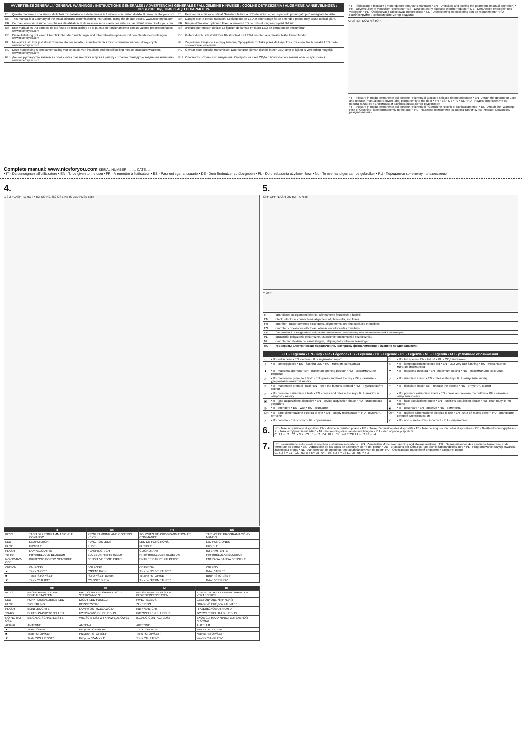AVVERTENZE GENERALI / GENERAL WARNINGS / INSTRUCTIONS GÉNÉRALES / ADVERTENCIAS GENERALES / ALLGEMEINE HINWEISE / OGÓLNE OSTRZEŻENIA / ALGEMENE AANBEVELINGEN / ПРЕДУПРЕЖДЕНИЯ ОБЩЕГО ХАРАКТЕРА
| IT | Questo manuale è una sintesi delle fasi d'installazione e della messa in funzione con i valori di default. www.niceforyou.com | IT | Pericolo da emissione ottica! Guardare la luce a LED da vicino e per un periodo prolungato può abbagliare la vista. |
| EN | This manual is a summary of the installation and commissioning instructions, using the default values. www.niceforyou.com | EN | Danger due to optical radiation! Looking into an LED at short range for an extended period may cause optical glare. |
| FR | Ce manuel est un résumé des phases d'installation et de mise en service avec les valeurs par défaut. www.niceforyou.com | FR | Risque d'émission optique ! Fixer la lumière LED de près et longtemps peut éblouir. |
| ES | Este manual es una síntesis de las fases de instalación y de la puesta en funcionamiento con los valores predeterminados. www.niceforyou.com | ES | ¡Peligro por emisión óptica! La fijación de la vista en la luz LED de cerca puede deslumbrar. |
| DE | Diese Anleitung gibt einen Überblick über die Einrichtungs- und Inbetriebnahmephasen mit den Standardeinstellungen. www.niceforyou.com | DE | Gefahr durch Lichtstrahl! Der Blickkontakt mit LED-Leuchten aus direkter Nähe kann blenden. |
| PL | Niniejsza instrukcja jest streszczeniem etapów instalacji i uruchomienia z zastosowaniem wartości domyślnych. www.niceforyou.com | PL | Zagrożenie związane z emisją świetlną! Spoglądanie z bliska przez dłuższy okres czasu na źródło światła LED może spowodować oślepienie. |
| NL | Deze handleiding is een samenvatting van de stadia van installatie en inbedrijfstelling met de standaard waarden. www.niceforyou.com | NL | Gevaar door optische transmissie! Door langere tijd van dichtbij in een LED-lamp te kijken is verblinding mogelijk. |
| RU | Данное руководство является собой синтез фаз монтажа и пуска в работу согласно стандартно заданным значениям. www.niceforyou.com | RU | Опасность оптического излучения! Смотреть на свет СИДа с близкого расстояния опасно для зрения. |
• IT - Sbloccare e bloccare il motoriduttore (manovra manuale) • EN - Unlocking and locking the gearmotor (manual operation) • FR - Déverrouiller et verrouiller l'opérateur • ES - Desbloquear y bloquear el motorreductor • DE - Den Antrieb entriegeln und verriegeln • PL - Odblokować i zablokować motoreduktor • NL - Deblokkering en blokkering van de reductiemotor • RU - Разблокируйте и заблокируйте мотор-редуктор
UP/STOP DOWN/STOP
• IT - Fissare in modo permanente sul portone l'etichetta di Blocco e sblocco del motoriduttore • EN - Attach the gearmotor Lock and release (manual manoeuvre) label permanently to the door • FR • ES • DE • PL • NL • RU - Надежно прикрепите на ворота табличку «Блокировка и разблокировка мотор-редуктора»
• IT - Fissare in modo permanente sul portone l'etichetta di "Attenzione Rischio di Schiacciamento" • EN - Attach the "Warning! Risk of Crushing" label permanently to the door • RU - Надежно прикрепите на ворота табличку «Внимание! Опасность раздавливания»
Complete manual: www.niceforyou.com SERIAL NUMBER: ........ DATE: ........
• IT - Da consegnare all'utilizzatore • EN - To be given to the user • FR - À remettre à l'utilisateur • ES - Para entregar al usuario • DE - Dem Endnutzer zu übergeben • PL - Do przekazania użytkownikowi • NL - Te overhandigen aan de gebruiker • RU - Передается конечному пользователю
4.
1 3 2 FLASH TX RX TX RX NO NC 8k2 OSE KEYS LED FUSE Nice
| | IT | EN | FR | ES |
| --- | --- | --- | --- | --- |
| KEYS | TASTI DI PROGRAMMAZIONE E COMANDO | PROGRAMMING AND CONTROL KEYS | TOUCHES DE PROGRAMMATION ET COMMANDE | TECLAS DE PROGRAMACIÓN Y MANDO |
| LED | LED FUNZIONI | FUNCTION LEDS | LED DE FONCTIONS | LED FUNCIONES |
| FUSE | FUSIBILE | FUSE | FUSIBLE | FUSIBLE |
| FLASH | LAMPEGGIANTE | FLASHING LIGHT | CLIGNOTANT | INTERMITENTE |
| TX-RX | FOTOCELLULE BLUEBUS | BLUEBUS PHOTOCELLS | PHOTOCELLULES BLUEBUS | FOTOCÉLULAS BLUEBUS |
| NO-NC-8k2-OSE | INGRESSO BORDO SENSIBILE | SENSITIVE EDGE INPUT | ENTRÉE BARRE PALPEUSE | ENTRADA BANDA SENSIBLE |
| AERIAL | ANTENNA | ANTENNA | ANTENNE | ANTENA |
| ▲ | Tasto "APRE" | "OPEN" Button | Touche "OUVERTURE" | Botón "ABRE" |
| ■ | Tasto "STOP/SET" | "STOP/SET" Button | Touche "STOP/SET" | Botón "STOP/SET" |
| ▼ | Tasto "CHIUDE" | "CLOSE" Button | Touche "FERMETURE" | Botón "CIERRA" |
| | DE | PL | NL | RU |
| --- | --- | --- | --- | --- |
| KEYS | PROGRAMMIER- UND BEFEHLSTASTEN | PRZYCISKI PROGRAMUJĄCE I STEROWNICZE | PROGRAMMERINGS- EN BEDIENINGSTOETSEN | КЛАВИШИ ПРОГРАММИРОВАНИЯ И УПРАВЛЕНИЯ |
| LED | FUNKTIONSANZEIGE-LED | DIODY LED FUNKCJI | FUNCTIELEDS | СВЕТОДИОДЫ ФУНКЦИЙ |
| FUSE | SICHERUNG | BEZPIECZNIK | ZEKERING | ПЛАВКИЙ ПРЕДОХРАНИТЕЛЬ |
| FLASH | BLINKLEUCHTE | LAMPA OSTRZEGAWCZA | KNIPPERLICHT | ПРОБЛЕСКОВАЯ ЛАМПА |
| TX-RX | BLUEBUS-PHOTOZELLEN | FOTOKOMÓRKI BLUEBUS | FOTOCELLEN BLUEBUS | ФОТОЭЛЕМЕНТЫ BLUEBUS |
| NO-NC-8k2-OSE | EINGANG SCHALTLEISTE | WEJŚCIE LISTWY KRAWĘDZIOWEJ | INGANG CONTACTLIJST | ВХОД СИГНАЛА ЧУВСТВИТЕЛЬНОЙ КРОМКИ |
| AERIAL | ANTENNE | ANTENA | ANTENNE | АНТЕННА |
| ▲ | Taste "ÖFFNET" | Przycisk "OTWIERA" | Toets "OPENEN" | Кнопка "ОТКРЫТЬ" |
| ■ | Taste "STOP/SET" | Przycisk "STOP/SET" | Toets "STOP/SET" | Кнопка "STOP/SET" |
| ▼ | Taste "SCHLIESST" | Przycisk "ZAMYKA" | Toets "SLUITEN" | Кнопка "ЗАКРЫТЬ" |
5.
OFF OFF FLASH ON RX TX Nice
= OFF
| IT | controllare: collegamenti elettrici, allineamenti fotocellule e fusibili. |
| EN | check: electrical connections, alignment of photocells, and fuses. |
| FR | contrôler : raccordements électriques, alignements des photocellules et fusibles. |
| ES | controlar: conexiones eléctricas, alineación fotocélulas y fusibles. |
| DE | Überprüfen Sie Folgendes: elektrische Anschlüsse, Ausrichtung von Photozellen und Sicherungen. |
| PL | sprawdzić: połączenia elektryczne, ustawienie fotokomórek i bezpieczniki. |
| NL | controleren: elektrische aansluitingen, uitlijning fotocellen en zekeringen. |
| RU | проверить: электрические подключения, юстировку фотоэлементов и плавкие предохранители. |
• IT - Legenda • EN - Key • FR - Légende • ES - Leyenda • DE - Legende • PL - Legenda • NL - Legenda • RU - условные обозначения
| ☼ | • IT - led acceso • EN - led on • RU - индикатор горит | □ | • IT - led spento • EN - led off • RU - СИД выключен |
| ☼ | • IT - lampeggio led • EN - flashing LED • RU - мигание светодиода | ☼ | • IT - lampeggio molto veloce led • EN - LED very fast flashing • RU - очень частое мигание индикатора |
| ▲ | • IT - massima apertura • EN - maximum opening position • RU - максимальное открытие | ▼ | • IT - massima chiusura • EN - maximum closing • RU - максимальное закрытие |
| ☞ | • IT - mantenere premuto il tasto • EN - press and hold the key • RU - нажмите и удерживайте нажатой кнопку | ☞ | • IT - rilasciare il tasto • EN - release the key • RU - отпустить кнопку |
| ☞ | • IT - mantenere premuti i tasti • EN - keep the buttons pressed • RU - и удерживайте кнопки | ☞ | • IT - rilasciare i tasti • EN - release the buttons • RU - отпустить кнопки |
| ☞ | • IT - premere e rilasciare il tasto • EN - press and release the key • RU - нажать и отпустить кнопку | ☞ | • IT - premere e rilasciare i tasti • EN - press and release the buttons • RU - нажать и отпустить кнопки |
| ▣ | • IT - fase acquisizione dispositivi • EN - device acquisition phase • RU - этап опроса устройств | ⊞ | • IT - fase acquisizione quote • EN - positions acquisition phase • RU - этап получения квоты |
| ◷ | • IT - attendere • EN - wait • RU - ожидайте | ◉ | • IT - osservare • EN - observe • RU - осмотреть |
| ON | • IT - dare alimentazione elettrica di rete • EN - supply mains power • RU - включить питание | OFF | • IT - togliere alimentazione elettrica di rete • EN - shut off mains power • RU - отключите сетевое электропитание |
| ✓ | • IT - corretto • EN - correct • RU - правильно | ✗ | • IT - non corretto • EN - incorrect • RU - неправильно |
6.
• IT - fase acquisizione dispositivi • EN - device acquisition phase • FR - phase d'acquisition des dispositifs • ES - fase de adquisición de los dispositivos • DE - Geräteerkennungsphase • PL - faza wczytywania urządzeń • NL - herkenningsfase van de inrichtingen • RU - этап опроса устройств
01. L1 + L2 02. x 3 s 03. L1 + L2 04. 10 s 05. Led STOP L1 + L2 L3 + L4
7.
• IT - Acquisizione delle quote di apertura e chiusura del portone • EN - Acquisition of the door opening and closing positions • FR - Reconnaissance des positions d'ouverture et de fermeture du portail • ES - Adquisición de las cotas de apertura y cierre del portón • DE - Erfassung der Öffnungs- und Schließabstände des Tors • PL - Programowanie pozycji otwarcia i zamknięcia bramy • NL - Aanleren van de openings- en sluitafstanden van de poort • RU - Считывание положений открытия и закрытия ворот
01. x 3 s = L1 02. 03. x 5 s = L8 04. 05. x 2 s = L8 L1..L8 06. = x 3